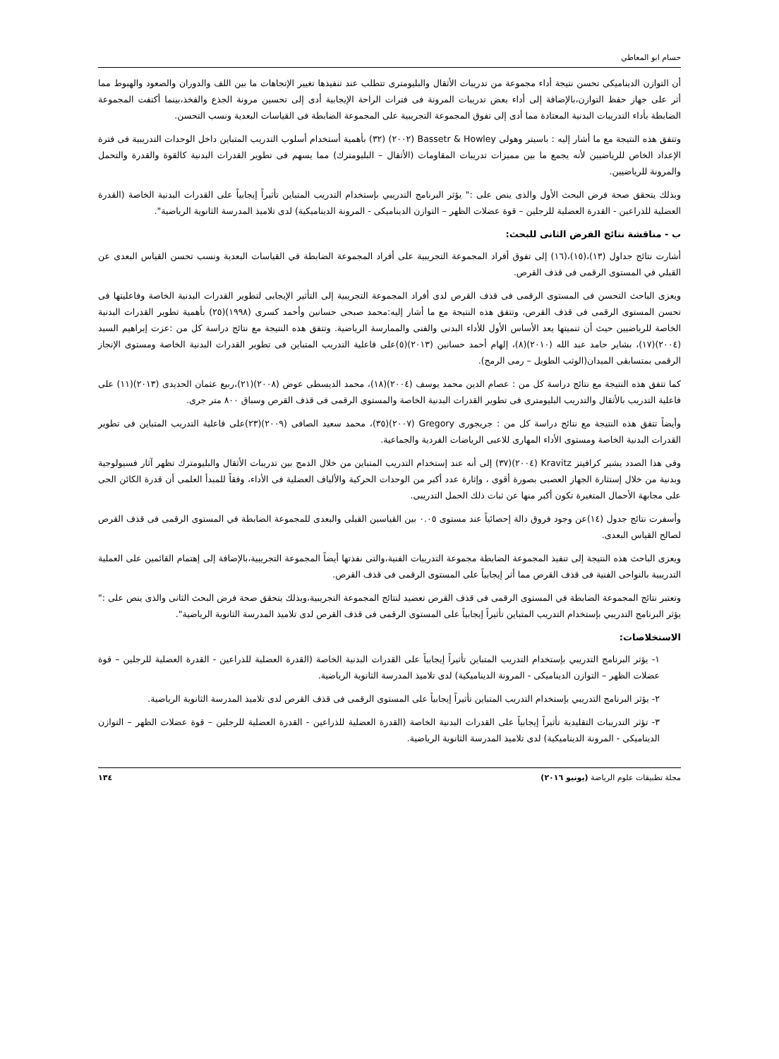حسام ابو المعاطي
أن التوازن الديناميكى تحسن نتيجة أداء مجموعة من تدريبات الأثقال والبليومترى تتطلب عند تنفيذها تغيير الإتجاهات ما بين اللف والدوران والصعود والهبوط مما أثر على جهاز حفظ التوازن،بالإضافة إلى أداء بعض تدريبات المرونة فى فترات الراحة الإيجابية أدى إلى تحسين مرونة الجذع والفخذ،بينما أكتفت المجموعة الضابطة بأداء التدريبات البدنية المعتادة مما أدى إلى تفوق المجموعة التجريبية على المجموعة الضابطة فى القياسات البعدية ونسب التحسن.
وتتفق هذه النتيجة مع ما أشار إليه : باسيتر وهولى Bassetr & Howley (٢٠٠٢) (٣٢) بأهمية أستخدام أسلوب التدريب المتباين داخل الوحدات التدريبية فى فترة الإعداد الخاص للرياضيين لأنه يجمع ما بين مميزات تدريبات المقاومات (الأثقال – البليومترك) مما يسهم فى تطوير القدرات البدنية كالقوة والقدرة والتحمل والمرونة للرياضيين.
وبذلك يتحقق صحة فرض البحث الأول والذى ينص على :" يؤثر البرنامج التدريبي بإستخدام التدريب المتباين تأثيراً إيجابياً على القدرات البدنية الخاصة (القدرة العضلية للذراعين - القدرة العضلية للرجلين – قوة عضلات الظهر – التوازن الديناميكى - المرونة الديناميكية) لدى تلاميذ المدرسة الثانوية الرياضية".
ب - مناقشة نتائج الفرض الثانى للبحث:
أشارت نتائج جداول (١٣)،(١٥)،(١٦) إلى تفوق أفراد المجموعة التجريبية على أفراد المجموعة الضابطة في القياسات البعدية ونسب تحسن القياس البعدى عن القبلي في المستوى الرقمى فى قذف القرص.
ويعزى الباحث التحسن فى المستوى الرقمى فى قذف القرص لدى أفراد المجموعة التجريبية إلى التأثير الإيجابى لتطوير القدرات البدنية الخاصة وفاعليتها فى تحسن المستوى الرقمى فى قذف القرص، وتتفق هذه النتيجة مع ما أشار إليه:محمد صبحى حسانين وأحمد كسرى (١٩٩٨)(٢٥) بأهمية تطوير القدرات البدنية الخاصة للرياضيين حيث أن تنميتها يعد الأساس الأول للأداء البدنى والفنى والممارسة الرياضية. وتتفق هذه النتيجة مع نتائج دراسة كل من :عزت إبراهيم السيد (٢٠٠٤)(١٧)، بشاير حامد عبد الله (٢٠١٠)(٨)، إلهام أحمد حسانين (٢٠١٣)(٥)على فاعلية التدريب المتباين فى تطوير القدرات البدنية الخاصة ومستوى الإنجاز الرقمى بمتسابقى الميدان(الوثب الطويل – رمى الرمح).
كما تتفق هذه النتيجة مع نتائج دراسة كل من : عصام الدين محمد يوسف (٢٠٠٤)(١٨)، محمد الديسطى عوض (٢٠٠٨)(٢١)،ربيع عثمان الحديدى (٢٠١٣)(١١) على فاعلية التدريب بالأثقال والتدريب البليومترى فى تطوير القدرات البدنية الخاصة والمستوى الرقمى فى قذف القرص وسباق ٨٠٠ متر جرى.
وأيضاً تتفق هذه النتيجة مع نتائج دراسة كل من : جريجورى Gregory (٢٠٠٧)(٣٥)، محمد سعيد الصافى (٢٠٠٩)(٢٣)على فاعلية التدريب المتباين فى تطوير القدرات البدنية الخاصة ومستوى الأداء المهارى للاعبى الرياضات الفردية والجماعية.
وفى هذا الصدد يشير كرافيتز Kravitz (٢٠٠٤)(٣٧) إلى أنه عند إستخدام التدريب المتباين من خلال الدمج بين تدريبات الأثقال والبليومترك تظهر آثار فسيولوجية وبدنية من خلال إستثارة الجهاز العصبى بصورة أقوى ، وإثارة عدد أكبر من الوحدات الحركية والألياف العضلية فى الأداء، وفقاً للمبدأ العلمى أن قدرة الكائن الحى على مجابهة الأحمال المتغيرة تكون أكبر منها عن ثبات ذلك الحمل التدريبى.
وأسفرت نتائج جدول (١٤)عن وجود فروق دالة إحصائياً عند مستوى ٠.٠٥ بين القياسين القبلى والبعدى للمجموعة الضابطة في المستوى الرقمى فى قذف القرص لصالح القياس البعدى.
ويعزى الباحث هذه النتيجة إلى تنفيذ المجموعة الضابطة مجموعة التدريبات الفنية،والتى نفذتها أيضاً المجموعة التجريبية،بالإضافة إلى إهتمام القائمين على العملية التدريبية بالنواحى الفنية فى قذف القرص مما أثر إيجابياً على المستوى الرقمى فى قذف القرص.
وتعتبر نتائج المجموعة الضابطة في المستوى الرقمى فى قذف القرص تعضيد لنتائج المجموعة التجريبية،وبذلك يتحقق صحة فرض البحث الثانى والذى ينص على :" يؤثر البرنامج التدريبي بإستخدام التدريب المتباين تأثيراً إيجابياً على المستوى الرقمى فى قذف القرص لدى تلاميذ المدرسة الثانوية الرياضية".
الاستخلاصات:
١- يؤثر البرنامج التدريبي بإستخدام التدريب المتباين تأثيراً إيجابياً على القدرات البدنية الخاصة (القدرة العضلية للذراعين - القدرة العضلية للرجلين – قوة عضلات الظهر – التوازن الديناميكى - المرونة الديناميكية) لدى تلاميذ المدرسة الثانوية الرياضية.
٢- يؤثر البرنامج التدريبي بإستخدام التدريب المتباين تأثيراً إيجابياً على المستوى الرقمى فى قذف القرص لدى تلاميذ المدرسة الثانوية الرياضية.
٣- تؤثر التدريبات التقليدية تأثيراً إيجابياً على القدرات البدنية الخاصة (القدرة العضلية للذراعين - القدرة العضلية للرجلين – قوة عضلات الظهر – التوازن الديناميكى - المرونة الديناميكية) لدى تلاميذ المدرسة الثانوية الرياضية.
مجلة تطبيقات علوم الرياضة (يونيو ٢٠١٦) ١٣٤